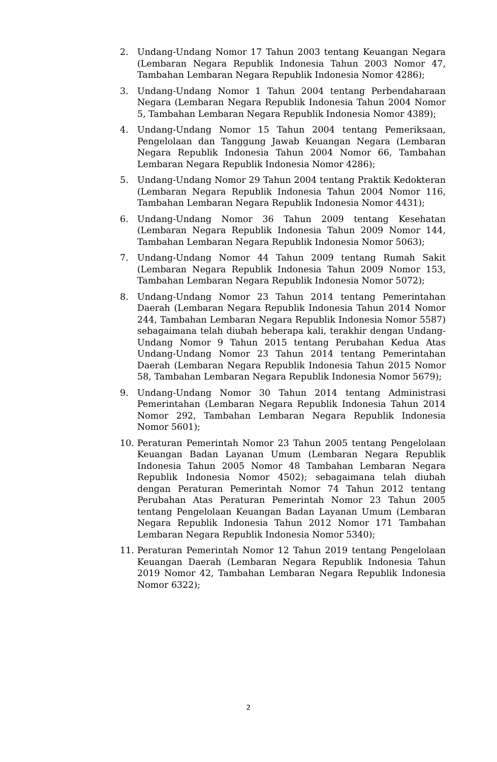2. Undang-Undang Nomor 17 Tahun 2003 tentang Keuangan Negara (Lembaran Negara Republik Indonesia Tahun 2003 Nomor 47, Tambahan Lembaran Negara Republik Indonesia Nomor 4286);
3. Undang-Undang Nomor 1 Tahun 2004 tentang Perbendaharaan Negara (Lembaran Negara Republik Indonesia Tahun 2004 Nomor 5, Tambahan Lembaran Negara Republik Indonesia Nomor 4389);
4. Undang-Undang Nomor 15 Tahun 2004 tentang Pemeriksaan, Pengelolaan dan Tanggung Jawab Keuangan Negara (Lembaran Negara Republik Indonesia Tahun 2004 Nomor 66, Tambahan Lembaran Negara Republik Indonesia Nomor 4286);
5. Undang-Undang Nomor 29 Tahun 2004 tentang Praktik Kedokteran (Lembaran Negara Republik Indonesia Tahun 2004 Nomor 116, Tambahan Lembaran Negara Republik Indonesia Nomor 4431);
6. Undang-Undang Nomor 36 Tahun 2009 tentang Kesehatan (Lembaran Negara Republik Indonesia Tahun 2009 Nomor 144, Tambahan Lembaran Negara Republik Indonesia Nomor 5063);
7. Undang-Undang Nomor 44 Tahun 2009 tentang Rumah Sakit (Lembaran Negara Republik Indonesia Tahun 2009 Nomor 153, Tambahan Lembaran Negara Republik Indonesia Nomor 5072);
8. Undang-Undang Nomor 23 Tahun 2014 tentang Pemerintahan Daerah (Lembaran Negara Republik Indonesia Tahun 2014 Nomor 244, Tambahan Lembaran Negara Republik Indonesia Nomor 5587) sebagaimana telah diubah beberapa kali, terakhir dengan Undang-Undang Nomor 9 Tahun 2015 tentang Perubahan Kedua Atas Undang-Undang Nomor 23 Tahun 2014 tentang Pemerintahan Daerah (Lembaran Negara Republik Indonesia Tahun 2015 Nomor 58, Tambahan Lembaran Negara Republik Indonesia Nomor 5679);
9. Undang-Undang Nomor 30 Tahun 2014 tentang Administrasi Pemerintahan (Lembaran Negara Republik Indonesia Tahun 2014 Nomor 292, Tambahan Lembaran Negara Republik Indonesia Nomor 5601);
10. Peraturan Pemerintah Nomor 23 Tahun 2005 tentang Pengelolaan Keuangan Badan Layanan Umum (Lembaran Negara Republik Indonesia Tahun 2005 Nomor 48 Tambahan Lembaran Negara Republik Indonesia Nomor 4502); sebagaimana telah diubah dengan Peraturan Pemerintah Nomor 74 Tahun 2012 tentang Perubahan Atas Peraturan Pemerintah Nomor 23 Tahun 2005 tentang Pengelolaan Keuangan Badan Layanan Umum (Lembaran Negara Republik Indonesia Tahun 2012 Nomor 171 Tambahan Lembaran Negara Republik Indonesia Nomor 5340);
11. Peraturan Pemerintah Nomor 12 Tahun 2019 tentang Pengelolaan Keuangan Daerah (Lembaran Negara Republik Indonesia Tahun 2019 Nomor 42, Tambahan Lembaran Negara Republik Indonesia Nomor 6322);
2